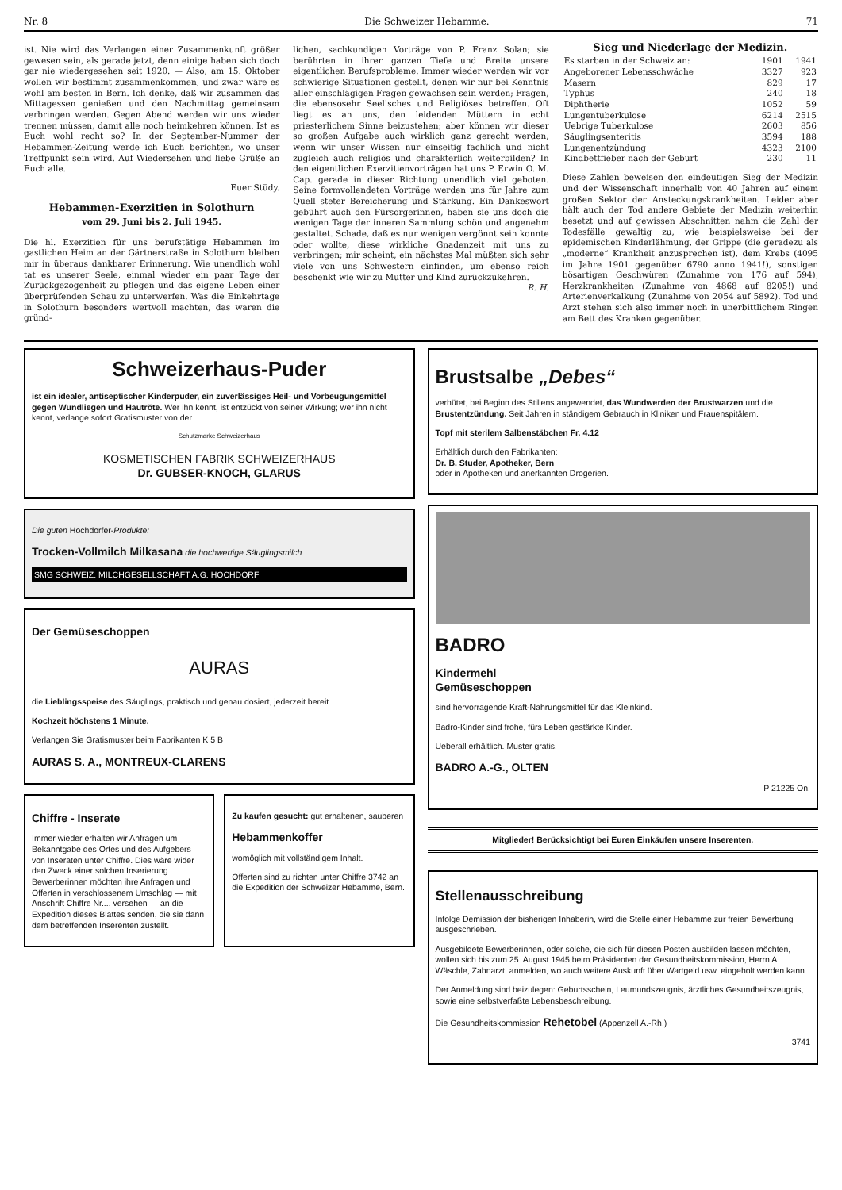Nr. 8 Die Schweizer Hebamme. 71
ist. Nie wird das Verlangen einer Zusammenkunft größer gewesen sein, als gerade jetzt, denn einige haben sich doch gar nie wiedergesehen seit 1920. — Also, am 15. Oktober wollen wir bestimmt zusammenkommen, und zwar wäre es wohl am besten in Bern. Ich denke, daß wir zusammen das Mittagessen genießen und den Nachmittag gemeinsam verbringen werden. Gegen Abend werden wir uns wieder trennen müssen, damit alle noch heimkehren können. Ist es Euch wohl recht so? In der September-Nummer der Hebammen-Zeitung werde ich Euch berichten, wo unser Treffpunkt sein wird. Auf Wiedersehen und liebe Grüße an Euch alle.
Euer Stüdy.
Hebammen-Exerzitien in Solothurn
vom 29. Juni bis 2. Juli 1945.
Die hl. Exerzitien für uns berufstätige Hebammen im gastlichen Heim an der Gärtnerstraße in Solothurn bleiben mir in überaus dankbarer Erinnerung. Wie unendlich wohl tat es unserer Seele, einmal wieder ein paar Tage der Zurückgezogenheit zu pflegen und das eigene Leben einer überprüfenden Schau zu unterwerfen. Was die Einkehrtage in Solothurn besonders wertvoll machten, das waren die gründ-
lichen, sachkundigen Vorträge von P. Franz Solan; sie berührten in ihrer ganzen Tiefe und Breite unsere eigentlichen Berufsprobleme. Immer wieder werden wir vor schwierige Situationen gestellt, denen wir nur bei Kenntnis aller einschlägigen Fragen gewachsen sein werden; Fragen, die ebensosehr Seelisches und Religiöses betreffen. Oft liegt es an uns, den leidenden Müttern in echt priesterlichem Sinne beizustehen; aber können wir dieser so großen Aufgabe auch wirklich ganz gerecht werden, wenn wir unser Wissen nur einseitig fachlich und nicht zugleich auch religiös und charakterlich weiterbilden? In den eigentlichen Exerzitienvorträgen hat uns P. Erwin O. M. Cap. gerade in dieser Richtung unendlich viel geboten. Seine formvollendeten Vorträge werden uns für Jahre zum Quell steter Bereicherung und Stärkung. Ein Dankeswort gebührt auch den Fürsorgerinnen, haben sie uns doch die wenigen Tage der inneren Sammlung schön und angenehm gestaltet. Schade, daß es nur wenigen vergönnt sein konnte oder wollte, diese wirkliche Gnadenzeit mit uns zu verbringen; mir scheint, ein nächstes Mal müßten sich sehr viele von uns Schwestern einfinden, um ebenso reich beschenkt wie wir zu Mutter und Kind zurückzukehren. R. H.
Sieg und Niederlage der Medizin.
| Es starben in der Schweiz an: | 1901 | 1941 |
| Angeborener Lebensschwäche | 3327 | 923 |
| Masern | 829 | 17 |
| Typhus | 240 | 18 |
| Diphtherie | 1052 | 59 |
| Lungentuberkulose | 6214 | 2515 |
| Uebrige Tuberkulose | 2603 | 856 |
| Säuglingsenteritis | 3594 | 188 |
| Lungenentzündung | 4323 | 2100 |
| Kindbettfieber nach der Geburt | 230 | 11 |
Diese Zahlen beweisen den eindeutigen Sieg der Medizin und der Wissenschaft innerhalb von 40 Jahren auf einem großen Sektor der Ansteckungskrankheiten. Leider aber hält auch der Tod andere Gebiete der Medizin weiterhin besetzt und auf gewissen Abschnitten nahm die Zahl der Todesfälle gewaltig zu, wie beispielsweise bei der epidemischen Kinderlähmung, der Grippe (die geradezu als „moderne“ Krankheit anzusprechen ist), dem Krebs (4095 im Jahre 1901 gegenüber 6790 anno 1941!), sonstigen bösartigen Geschwüren (Zunahme von 176 auf 594), Herzkrankheiten (Zunahme von 4868 auf 8205!) und Arterienverkalkung (Zunahme von 2054 auf 5892). Tod und Arzt stehen sich also immer noch in unerbittlichem Ringen am Bett des Kranken gegenüber.
Schweizerhaus-Puder
ist ein idealer, antiseptischer Kinderpuder, ein zuverlässiges Heil- und Vorbeugungsmittel gegen Wundliegen und Hautröte. Wer ihn kennt, ist entzückt von seiner Wirkung; wer ihn nicht kennt, verlange sofort Gratismuster von der
Schutzmarke Schweizerhaus
KOSMETISCHEN FABRIK SCHWEIZERHAUS
Dr. GUBSER-KNOCH, GLARUS
Die guten Hochdorfer-Produkte:
Trocken-Vollmilch Milkasana die hochwertige Säuglingsmilch
SMG SCHWEIZ. MILCHGESELLSCHAFT A.G. HOCHDORF
Der Gemüseschoppen
AURAS
die Lieblingsspeise des Säuglings, praktisch und genau dosiert, jederzeit bereit.
Kochzeit höchstens 1 Minute.
Verlangen Sie Gratismuster beim Fabrikanten K 5 B
AURAS S. A., MONTREUX-CLARENS
Chiffre - Inserate
Immer wieder erhalten wir Anfragen um Bekanntgabe des Ortes und des Aufgebers von Inseraten unter Chiffre. Dies wäre wider den Zweck einer solchen Inserierung. Bewerberinnen möchten ihre Anfragen und Offerten in verschlossenem Umschlag — mit Anschrift Chiffre Nr.... versehen — an die Expedition dieses Blattes senden, die sie dann dem betreffenden Inserenten zustellt.
Zu kaufen gesucht: gut erhaltenen, sauberen
Hebammenkoffer
womöglich mit vollständigem Inhalt.
Offerten sind zu richten unter Chiffre 3742 an die Expedition der Schweizer Hebamme, Bern.
Brustsalbe „Debes“
verhütet, bei Beginn des Stillens angewendet, das Wundwerden der Brustwarzen und die Brustentzündung. Seit Jahren in ständigem Gebrauch in Kliniken und Frauenspitälern.
Topf mit sterilem Salbenstäbchen Fr. 4.12
Erhältlich durch den Fabrikanten:
Dr. B. Studer, Apotheker, Bern
oder in Apotheken und anerkannten Drogerien.
BADRO
Kindermehl
Gemüseschoppen
sind hervorragende Kraft-Nahrungsmittel für das Kleinkind.
Badro-Kinder sind frohe, fürs Leben gestärkte Kinder.
Ueberall erhältlich. Muster gratis.
BADRO A.-G., OLTEN
P 21225 On.
Mitglieder! Berücksichtigt bei Euren Einkäufen unsere Inserenten.
Stellenausschreibung
Infolge Demission der bisherigen Inhaberin, wird die Stelle einer Hebamme zur freien Bewerbung ausgeschrieben.
Ausgebildete Bewerberinnen, oder solche, die sich für diesen Posten ausbilden lassen möchten, wollen sich bis zum 25. August 1945 beim Präsidenten der Gesundheitskommission, Herrn A. Wäschle, Zahnarzt, anmelden, wo auch weitere Auskunft über Wartgeld usw. eingeholt werden kann.
Der Anmeldung sind beizulegen: Geburtsschein, Leumundszeugnis, ärztliches Gesundheitszeugnis, sowie eine selbstverfaßte Lebensbeschreibung.
Die Gesundheitskommission Rehetobel (Appenzell A.-Rh.)
3741